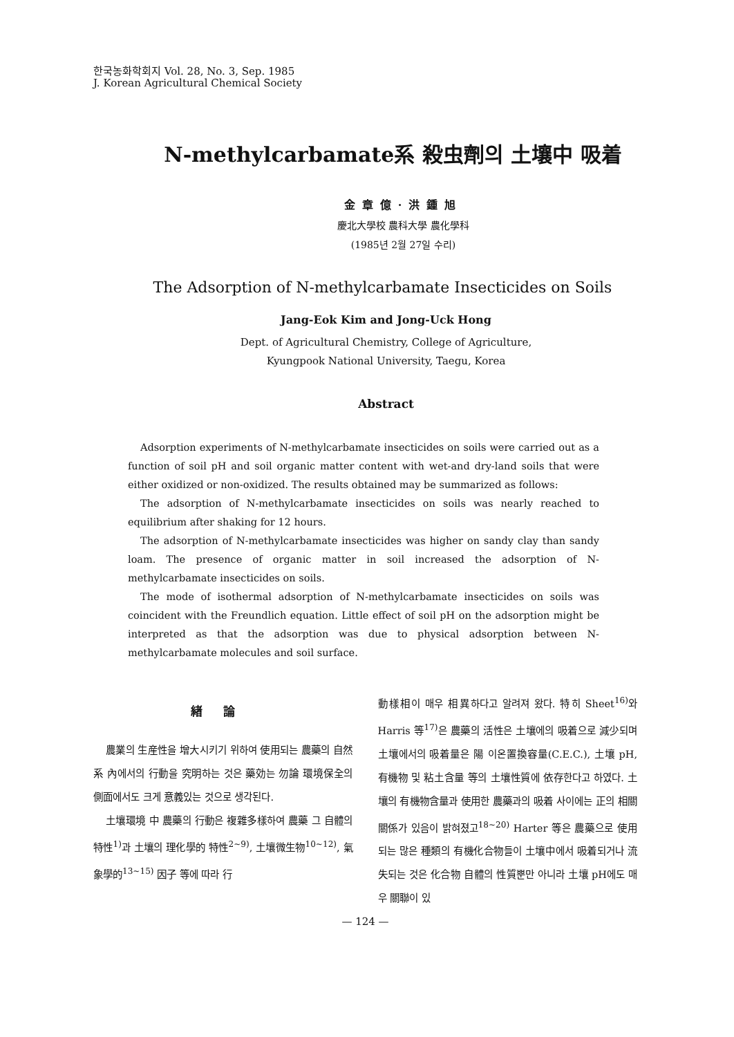한국농화학회지 Vol. 28, No. 3, Sep. 1985
J. Korean Agricultural Chemical Society
N-methylcarbamate系 殺虫劑의 土壤中 吸着
金章億·洪鍾旭
慶北大學校 農科大學 農化學科
(1985년 2월 27일 수리)
The Adsorption of N-methylcarbamate Insecticides on Soils
Jang-Eok Kim and Jong-Uck Hong
Dept. of Agricultural Chemistry, College of Agriculture,
Kyungpook National University, Taegu, Korea
Abstract
Adsorption experiments of N-methylcarbamate insecticides on soils were carried out as a function of soil pH and soil organic matter content with wet-and dry-land soils that were either oxidized or non-oxidized. The results obtained may be summarized as follows:
The adsorption of N-methylcarbamate insecticides on soils was nearly reached to equilibrium after shaking for 12 hours.
The adsorption of N-methylcarbamate insecticides was higher on sandy clay than sandy loam. The presence of organic matter in soil increased the adsorption of N-methylcarbamate insecticides on soils.
The mode of isothermal adsorption of N-methylcarbamate insecticides on soils was coincident with the Freundlich equation. Little effect of soil pH on the adsorption might be interpreted as that the adsorption was due to physical adsorption between N-methylcarbamate molecules and soil surface.
緖論
農業의 生産性을 增大시키기 위하여 使用되는 農藥의 自然系 內에서의 行動을 究明하는 것은 藥効는 勿論 環境保全의 側面에서도 크게 意義있는 것으로 생각된다.
土壤環境 中 農藥의 行動은 複雜多樣하여 農藥 그 自體의 特性<sup>1)</sup>과 土壤의 理化學的 特性<sup>2~9)</sup>, 土壤微生物<sup>10~12)</sup>, 氣象學的<sup>13~15)</sup> 因子 等에 따라 行
動樣相이 매우 相異하다고 알려져 왔다. 特히 Sheet<sup>16)</sup>와 Harris 等<sup>17)</sup>은 農藥의 活性은 土壤에의 吸着으로 減少되며 土壤에서의 吸着量은 陽 이온置換容量(C.E.C.), 土壤 pH, 有機物 및 粘土含量 等의 土壤性質에 依存한다고 하였다. 土壤의 有機物含量과 使用한 農藥과의 吸着 사이에는 正의 相關關係가 있음이 밝혀졌고<sup>18~20)</sup> Harter 等은 農藥으로 使用되는 많은 種類의 有機化合物들이 土壤中에서 吸着되거나 流失되는 것은 化合物 自體의 性質뿐만 아니라 土壤 pH에도 매우 關聯이 있
— 124 —